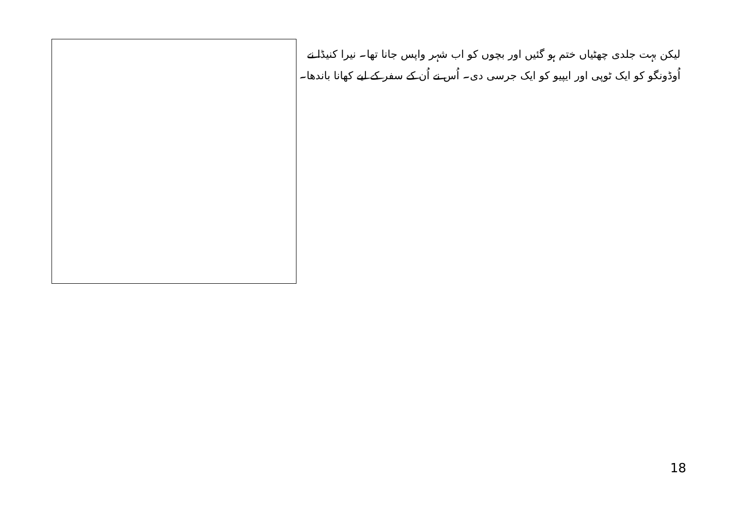لیکن بہت جلدی چھٹیاں ختم ہو گئیں اور بچوں کو اب شہر واپس جانا تھا۔ نیرا کنیڈا نے اُوڈونگو کو ایک ٹوپی اور ایپیو کو ایک جرسی دی۔ اُس نے اُن کے سفر کے لیے کھانا باندھا۔
18